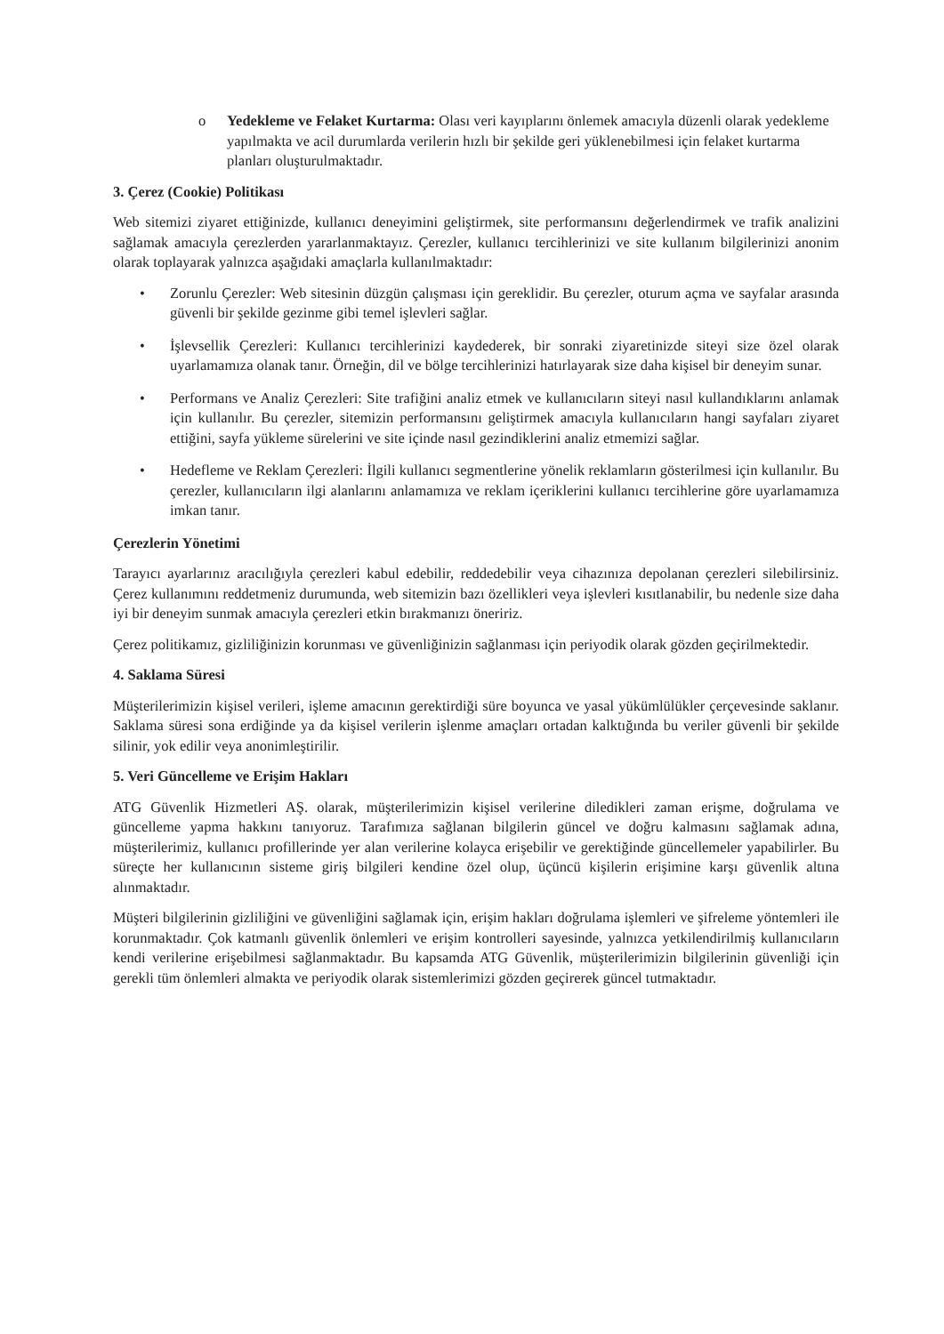o Yedekleme ve Felaket Kurtarma: Olası veri kayıplarını önlemek amacıyla düzenli olarak yedekleme yapılmakta ve acil durumlarda verilerin hızlı bir şekilde geri yüklenebilmesi için felaket kurtarma planları oluşturulmaktadır.
3. Çerez (Cookie) Politikası
Web sitemizi ziyaret ettiğinizde, kullanıcı deneyimini geliştirmek, site performansını değerlendirmek ve trafik analizini sağlamak amacıyla çerezlerden yararlanmaktayız. Çerezler, kullanıcı tercihlerinizi ve site kullanım bilgilerinizi anonim olarak toplayarak yalnızca aşağıdaki amaçlarla kullanılmaktadır:
• Zorunlu Çerezler: Web sitesinin düzgün çalışması için gereklidir. Bu çerezler, oturum açma ve sayfalar arasında güvenli bir şekilde gezinme gibi temel işlevleri sağlar.
• İşlevsellik Çerezleri: Kullanıcı tercihlerinizi kaydederek, bir sonraki ziyaretinizde siteyi size özel olarak uyarlamamıza olanak tanır. Örneğin, dil ve bölge tercihlerinizi hatırlayarak size daha kişisel bir deneyim sunar.
• Performans ve Analiz Çerezleri: Site trafiğini analiz etmek ve kullanıcıların siteyi nasıl kullandıklarını anlamak için kullanılır. Bu çerezler, sitemizin performansını geliştirmek amacıyla kullanıcıların hangi sayfaları ziyaret ettiğini, sayfa yükleme sürelerini ve site içinde nasıl gezindiklerini analiz etmemizi sağlar.
• Hedefleme ve Reklam Çerezleri: İlgili kullanıcı segmentlerine yönelik reklamların gösterilmesi için kullanılır. Bu çerezler, kullanıcıların ilgi alanlarını anlamamıza ve reklam içeriklerini kullanıcı tercihlerine göre uyarlamamıza imkan tanır.
Çerezlerin Yönetimi
Tarayıcı ayarlarınız aracılığıyla çerezleri kabul edebilir, reddedebilir veya cihazınıza depolanan çerezleri silebilirsiniz. Çerez kullanımını reddetmeniz durumunda, web sitemizin bazı özellikleri veya işlevleri kısıtlanabilir, bu nedenle size daha iyi bir deneyim sunmak amacıyla çerezleri etkin bırakmanızı öneririz.
Çerez politikamız, gizliliğinizin korunması ve güvenliğinizin sağlanması için periyodik olarak gözden geçirilmektedir.
4. Saklama Süresi
Müşterilerimizin kişisel verileri, işleme amacının gerektirdiği süre boyunca ve yasal yükümlülükler çerçevesinde saklanır. Saklama süresi sona erdiğinde ya da kişisel verilerin işlenme amaçları ortadan kalktığında bu veriler güvenli bir şekilde silinir, yok edilir veya anonimleştirilir.
5. Veri Güncelleme ve Erişim Hakları
ATG Güvenlik Hizmetleri AŞ. olarak, müşterilerimizin kişisel verilerine diledikleri zaman erişme, doğrulama ve güncelleme yapma hakkını tanıyoruz. Tarafımıza sağlanan bilgilerin güncel ve doğru kalmasını sağlamak adına, müşterilerimiz, kullanıcı profillerinde yer alan verilerine kolayca erişebilir ve gerektiğinde güncellemeler yapabilirler. Bu süreçte her kullanıcının sisteme giriş bilgileri kendine özel olup, üçüncü kişilerin erişimine karşı güvenlik altına alınmaktadır.
Müşteri bilgilerinin gizliliğini ve güvenliğini sağlamak için, erişim hakları doğrulama işlemleri ve şifreleme yöntemleri ile korunmaktadır. Çok katmanlı güvenlik önlemleri ve erişim kontrolleri sayesinde, yalnızca yetkilendirilmiş kullanıcıların kendi verilerine erişebilmesi sağlanmaktadır. Bu kapsamda ATG Güvenlik, müşterilerimizin bilgilerinin güvenliği için gerekli tüm önlemleri almakta ve periyodik olarak sistemlerimizi gözden geçirerek güncel tutmaktadır.